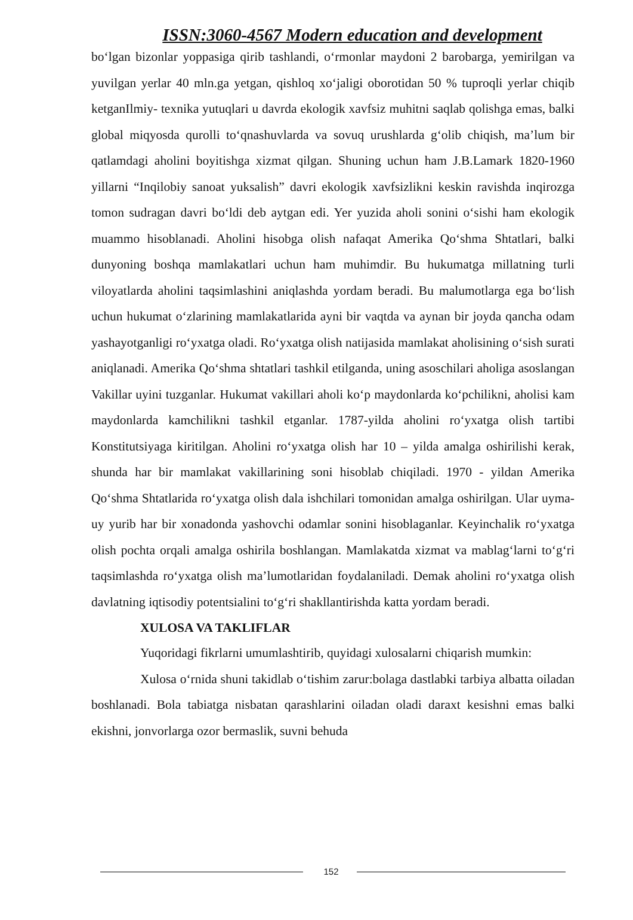ISSN:3060-4567 Modern education and development
bo‘lgan bizonlar yoppasiga qirib tashlandi, o‘rmonlar maydoni 2 barobarga, yemirilgan va yuvilgan yerlar 40 mln.ga yetgan, qishloq xo‘jaligi oborotidan 50 % tuproqli yerlar chiqib ketganIlmiy- texnika yutuqlari u davrda ekologik xavfsiz muhitni saqlab qolishga emas, balki global miqyosda qurolli to‘qnashuvlarda va sovuq urushlarda g‘olib chiqish, ma’lum bir qatlamdagi aholini boyitishga xizmat qilgan. Shuning uchun ham J.B.Lamark 1820-1960 yillarni “Inqilobiy sanoat yuksalish” davri ekologik xavfsizlikni keskin ravishda inqirozga tomon sudragan davri bo‘ldi deb aytgan edi. Yer yuzida aholi sonini o‘sishi ham ekologik muammo hisoblanadi. Aholini hisobga olish nafaqat Amerika Qo‘shma Shtatlari, balki dunyoning boshqa mamlakatlari uchun ham muhimdir. Bu hukumatga millatning turli viloyatlarda aholini taqsimlashini aniqlashda yordam beradi. Bu malumotlarga ega bo‘lish uchun hukumat o‘zlarining mamlakatlarida ayni bir vaqtda va aynan bir joyda qancha odam yashayotganligi ro‘yxatga oladi. Ro‘yxatga olish natijasida mamlakat aholisining o‘sish surati aniqlanadi. Amerika Qo‘shma shtatlari tashkil etilganda, uning asoschilari aholiga asoslangan Vakillar uyini tuzganlar. Hukumat vakillari aholi ko‘p maydonlarda ko‘pchilikni, aholisi kam maydonlarda kamchilikni tashkil etganlar. 1787-yilda aholini ro‘yxatga olish tartibi Konstitutsiyaga kiritilgan. Aholini ro‘yxatga olish har 10 – yilda amalga oshirilishi kerak, shunda har bir mamlakat vakillarining soni hisoblab chiqiladi. 1970 - yildan Amerika Qo‘shma Shtatlarida ro‘yxatga olish dala ishchilari tomonidan amalga oshirilgan. Ular uyma-uy yurib har bir xonadonda yashovchi odamlar sonini hisoblaganlar. Keyinchalik ro‘yxatga olish pochta orqali amalga oshirila boshlangan. Mamlakatda xizmat va mablag‘larni to‘g‘ri taqsimlashda ro‘yxatga olish ma’lumotlaridan foydalaniladi. Demak aholini ro‘yxatga olish davlatning iqtisodiy potentsialini to‘g‘ri shakllantirishda katta yordam beradi.
XULOSA VA TAKLIFLAR
Yuqoridagi fikrlarni umumlashtirib, quyidagi xulosalarni chiqarish mumkin:
Xulosa o‘rnida shuni takidlab o‘tishim zarur:bolaga dastlabki tarbiya albatta oiladan boshlanadi. Bola tabiatga nisbatan qarashlarini oiladan oladi daraxt kesishni emas balki ekishni, jonvorlarga ozor bermaslik, suvni behuda
152